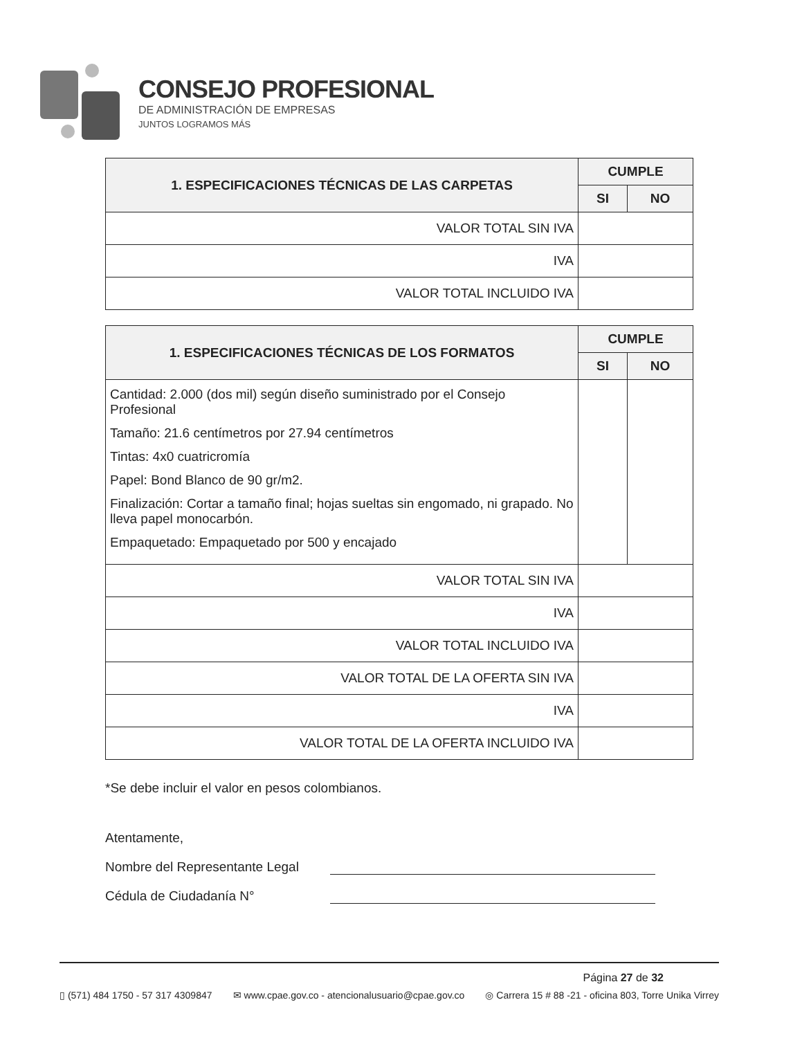CONSEJO PROFESIONAL
DE ADMINISTRACIÓN DE EMPRESAS
JUNTOS LOGRAMOS MÁS
| 1. ESPECIFICACIONES TÉCNICAS DE LAS CARPETAS | CUMPLE | |
| --- | --- | --- |
| | SI | NO |
| VALOR TOTAL SIN IVA | | |
| IVA | | |
| VALOR TOTAL INCLUIDO IVA | | |
| 1. ESPECIFICACIONES TÉCNICAS DE LOS FORMATOS | CUMPLE | |
| --- | --- | --- |
| | SI | NO |
| Cantidad: 2.000 (dos mil) según diseño suministrado por el Consejo Profesional Tamaño: 21.6 centímetros por 27.94 centímetros Tintas: 4x0 cuatricromía Papel: Bond Blanco de 90 gr/m2. Finalización: Cortar a tamaño final; hojas sueltas sin engomado, ni grapado. No lleva papel monocarbón. Empaquetado: Empaquetado por 500 y encajado | | |
| VALOR TOTAL SIN IVA | | |
| IVA | | |
| VALOR TOTAL INCLUIDO IVA | | |
| VALOR TOTAL DE LA OFERTA SIN IVA | | |
| IVA | | |
| VALOR TOTAL DE LA OFERTA INCLUIDO IVA | | |
*Se debe incluir el valor en pesos colombianos.
Atentamente,
Nombre del Representante Legal
Cédula de Ciudadanía N°
Página 27 de 32
▯ (571) 484 1750 - 57 317 4309847 ✉ www.cpae.gov.co - atencionalusuario@cpae.gov.co ◎ Carrera 15 # 88 -21 - oficina 803, Torre Unika Virrey